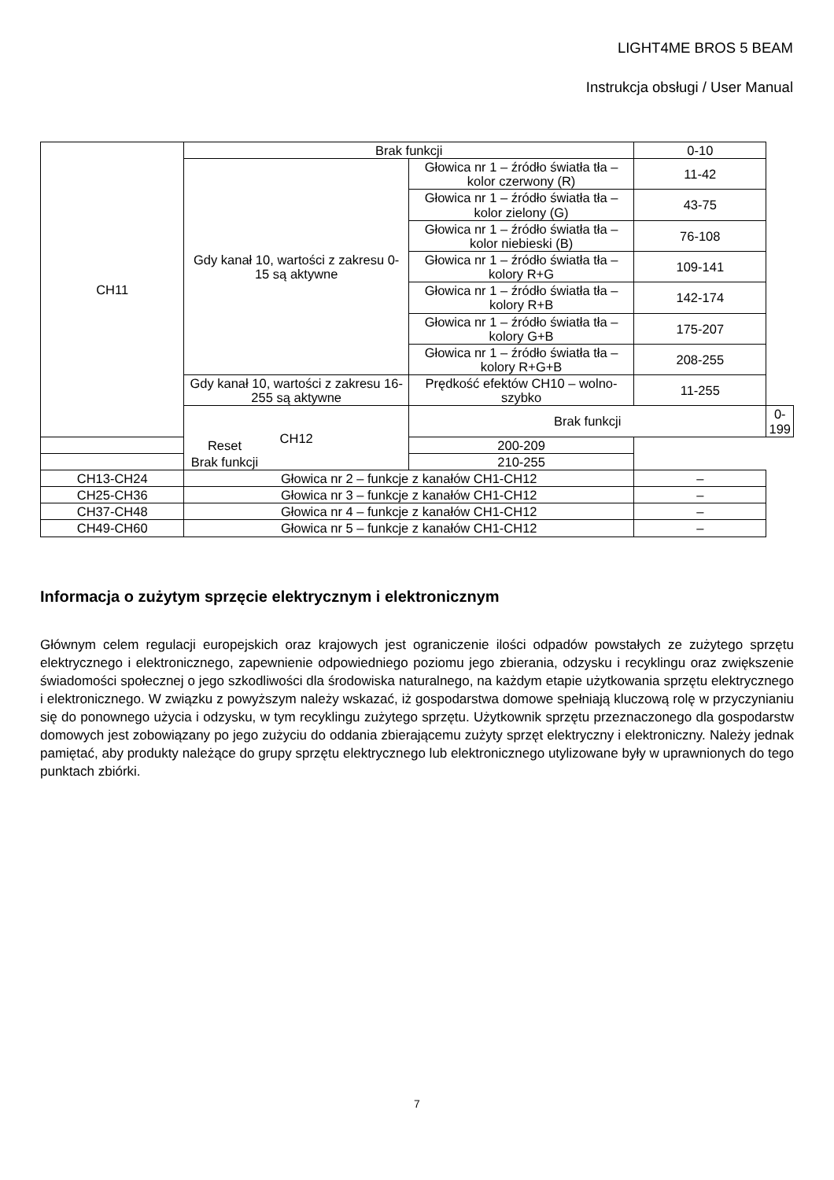LIGHT4ME BROS 5 BEAM
Instrukcja obsługi / User Manual
| CH11 | Brak funkcji | | 0-10 | |
| | Gdy kanał 10, wartości z zakresu 0-15 są aktywne | Głowica nr 1 – źródło światła tła – kolor czerwony (R) | 11-42 | |
| | | Głowica nr 1 – źródło światła tła – kolor zielony (G) | 43-75 | |
| | | Głowica nr 1 – źródło światła tła – kolor niebieski (B) | 76-108 | |
| | | Głowica nr 1 – źródło światła tła – kolory R+G | 109-141 | |
| | | Głowica nr 1 – źródło światła tła – kolory R+B | 142-174 | |
| | | Głowica nr 1 – źródło światła tła – kolory G+B | 175-207 | |
| | | Głowica nr 1 – źródło światła tła – kolory R+G+B | 208-255 | |
| | Gdy kanał 10, wartości z zakresu 16-255 są aktywne | Prędkość efektów CH10 – wolno-szybko | 11-255 | |
| | CH12 | Brak funkcji | | 0-199 |
| Reset | | 200-209 | | |
| Brak funkcji | | 210-255 | | |
| CH13-CH24 | Głowica nr 2 – funkcje z kanałów CH1-CH12 | | – | |
| CH25-CH36 | Głowica nr 3 – funkcje z kanałów CH1-CH12 | | – | |
| CH37-CH48 | Głowica nr 4 – funkcje z kanałów CH1-CH12 | | – | |
| CH49-CH60 | Głowica nr 5 – funkcje z kanałów CH1-CH12 | | – | |
Informacja o zużytym sprzęcie elektrycznym i elektronicznym
Głównym celem regulacji europejskich oraz krajowych jest ograniczenie ilości odpadów powstałych ze zużytego sprzętu elektrycznego i elektronicznego, zapewnienie odpowiedniego poziomu jego zbierania, odzysku i recyklingu oraz zwiększenie świadomości społecznej o jego szkodliwości dla środowiska naturalnego, na każdym etapie użytkowania sprzętu elektrycznego i elektronicznego. W związku z powyższym należy wskazać, iż gospodarstwa domowe spełniają kluczową rolę w przyczynianiu się do ponownego użycia i odzysku, w tym recyklingu zużytego sprzętu. Użytkownik sprzętu przeznaczonego dla gospodarstw domowych jest zobowiązany po jego zużyciu do oddania zbierającemu zużyty sprzęt elektryczny i elektroniczny. Należy jednak pamiętać, aby produkty należące do grupy sprzętu elektrycznego lub elektronicznego utylizowane były w uprawnionych do tego punktach zbiórki.
7